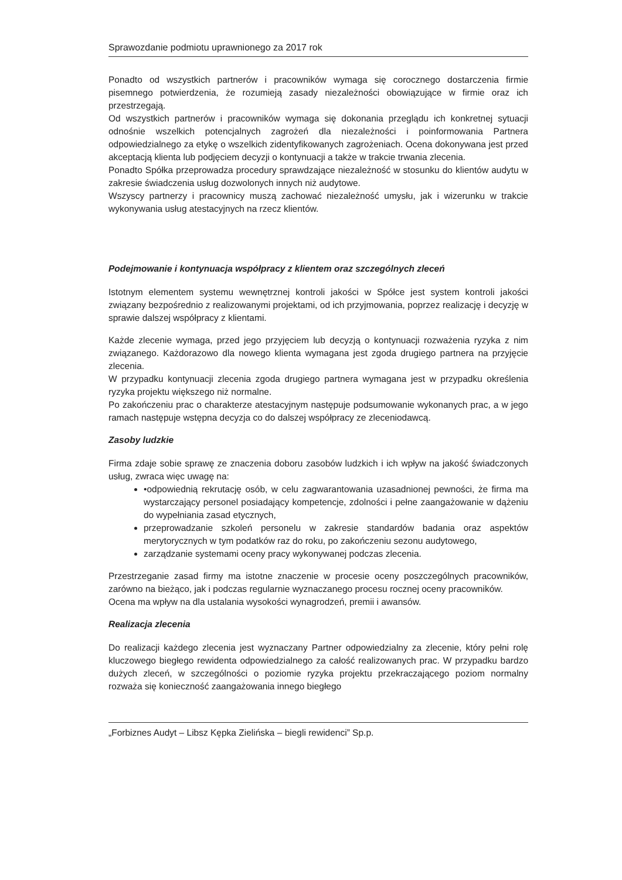Sprawozdanie podmiotu uprawnionego za 2017 rok
Ponadto od wszystkich partnerów i pracowników wymaga się corocznego dostarczenia firmie pisemnego potwierdzenia, że rozumieją zasady niezależności obowiązujące w firmie oraz ich przestrzegają.
Od wszystkich partnerów i pracowników wymaga się dokonania przeglądu ich konkretnej sytuacji odnośnie wszelkich potencjalnych zagrożeń dla niezależności i poinformowania Partnera odpowiedzialnego za etykę o wszelkich zidentyfikowanych zagrożeniach. Ocena dokonywana jest przed akceptacją klienta lub podjęciem decyzji o kontynuacji a także w trakcie trwania zlecenia.
Ponadto Spółka przeprowadza procedury sprawdzające niezależność w stosunku do klientów audytu w zakresie świadczenia usług dozwolonych innych niż audytowe.
Wszyscy partnerzy i pracownicy muszą zachować niezależność umysłu, jak i wizerunku w trakcie wykonywania usług atestacyjnych na rzecz klientów.
Podejmowanie i kontynuacja współpracy z klientem oraz szczególnych zleceń
Istotnym elementem systemu wewnętrznej kontroli jakości w Spółce jest system kontroli jakości związany bezpośrednio z realizowanymi projektami, od ich przyjmowania, poprzez realizację i decyzję w sprawie dalszej współpracy z klientami.
Każde zlecenie wymaga, przed jego przyjęciem lub decyzją o kontynuacji rozważenia ryzyka z nim związanego. Każdorazowo dla nowego klienta wymagana jest zgoda drugiego partnera na przyjęcie zlecenia.
W przypadku kontynuacji zlecenia zgoda drugiego partnera wymagana jest w przypadku określenia ryzyka projektu większego niż normalne.
Po zakończeniu prac o charakterze atestacyjnym następuje podsumowanie wykonanych prac, a w jego ramach następuje wstępna decyzja co do dalszej współpracy ze zleceniodawcą.
Zasoby ludzkie
Firma zdaje sobie sprawę ze znaczenia doboru zasobów ludzkich i ich wpływ na jakość świadczonych usług, zwraca więc uwagę na:
•odpowiednią rekrutację osób, w celu zagwarantowania uzasadnionej pewności, że firma ma wystarczający personel posiadający kompetencje, zdolności i pełne zaangażowanie w dążeniu do wypełniania zasad etycznych,
przeprowadzanie szkoleń personelu w zakresie standardów badania oraz aspektów merytorycznych w tym podatków raz do roku, po zakończeniu sezonu audytowego,
zarządzanie systemami oceny pracy wykonywanej podczas zlecenia.
Przestrzeganie zasad firmy ma istotne znaczenie w procesie oceny poszczególnych pracowników, zarówno na bieżąco, jak i podczas regularnie wyznaczanego procesu rocznej oceny pracowników.
Ocena ma wpływ na dla ustalania wysokości wynagrodzeń, premii i awansów.
Realizacja zlecenia
Do realizacji każdego zlecenia jest wyznaczany Partner odpowiedzialny za zlecenie, który pełni rolę kluczowego biegłego rewidenta odpowiedzialnego za całość realizowanych prac. W przypadku bardzo dużych zleceń, w szczególności o poziomie ryzyka projektu przekraczającego poziom normalny rozważa się konieczność zaangażowania innego biegłego
„Forbiznes Audyt – Libsz Kępka Zielińska – biegli rewidenci” Sp.p.